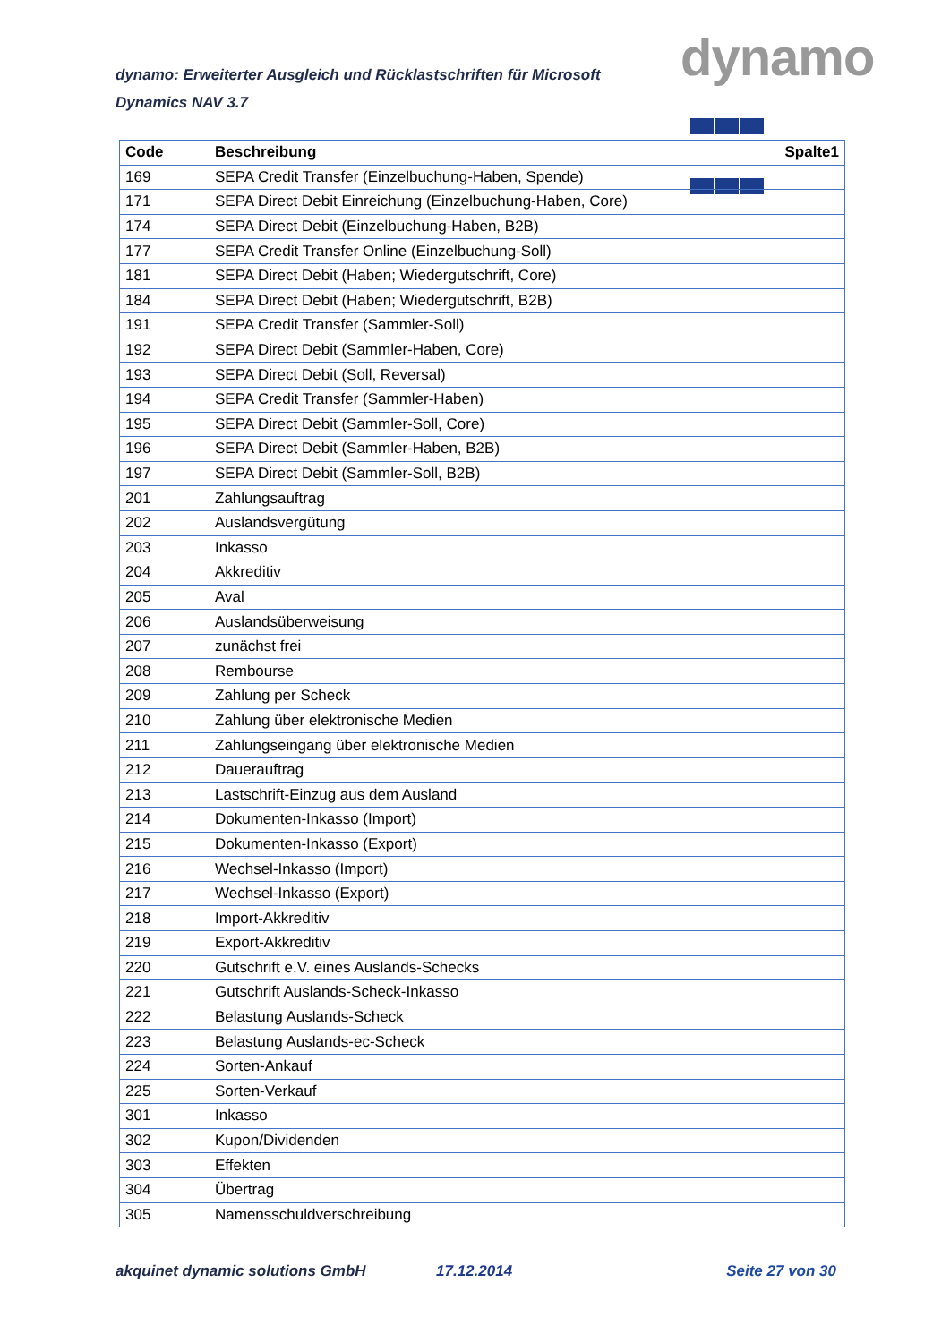dynamo: Erweiterter Ausgleich und Rücklastschriften für Microsoft Dynamics NAV 3.7
dynamo
| Code | Beschreibung | Spalte1 |
| --- | --- | --- |
| 169 | SEPA Credit Transfer (Einzelbuchung-Haben, Spende) | |
| 171 | SEPA Direct Debit Einreichung (Einzelbuchung-Haben, Core) | |
| 174 | SEPA Direct Debit (Einzelbuchung-Haben, B2B) | |
| 177 | SEPA Credit Transfer Online (Einzelbuchung-Soll) | |
| 181 | SEPA Direct Debit (Haben; Wiedergutschrift, Core) | |
| 184 | SEPA Direct Debit (Haben; Wiedergutschrift, B2B) | |
| 191 | SEPA Credit Transfer (Sammler-Soll) | |
| 192 | SEPA Direct Debit (Sammler-Haben, Core) | |
| 193 | SEPA Direct Debit (Soll, Reversal) | |
| 194 | SEPA Credit Transfer (Sammler-Haben) | |
| 195 | SEPA Direct Debit (Sammler-Soll, Core) | |
| 196 | SEPA Direct Debit (Sammler-Haben, B2B) | |
| 197 | SEPA Direct Debit (Sammler-Soll, B2B) | |
| 201 | Zahlungsauftrag | |
| 202 | Auslandsvergütung | |
| 203 | Inkasso | |
| 204 | Akkreditiv | |
| 205 | Aval | |
| 206 | Auslandsüberweisung | |
| 207 | zunächst frei | |
| 208 | Rembourse | |
| 209 | Zahlung per Scheck | |
| 210 | Zahlung über elektronische Medien | |
| 211 | Zahlungseingang über elektronische Medien | |
| 212 | Dauerauftrag | |
| 213 | Lastschrift-Einzug aus dem Ausland | |
| 214 | Dokumenten-Inkasso (Import) | |
| 215 | Dokumenten-Inkasso (Export) | |
| 216 | Wechsel-Inkasso (Import) | |
| 217 | Wechsel-Inkasso (Export) | |
| 218 | Import-Akkreditiv | |
| 219 | Export-Akkreditiv | |
| 220 | Gutschrift e.V. eines Auslands-Schecks | |
| 221 | Gutschrift Auslands-Scheck-Inkasso | |
| 222 | Belastung Auslands-Scheck | |
| 223 | Belastung Auslands-ec-Scheck | |
| 224 | Sorten-Ankauf | |
| 225 | Sorten-Verkauf | |
| 301 | Inkasso | |
| 302 | Kupon/Dividenden | |
| 303 | Effekten | |
| 304 | Übertrag | |
| 305 | Namensschuldverschreibung | |
akquinet dynamic solutions GmbH 17.12.2014 Seite 27 von 30